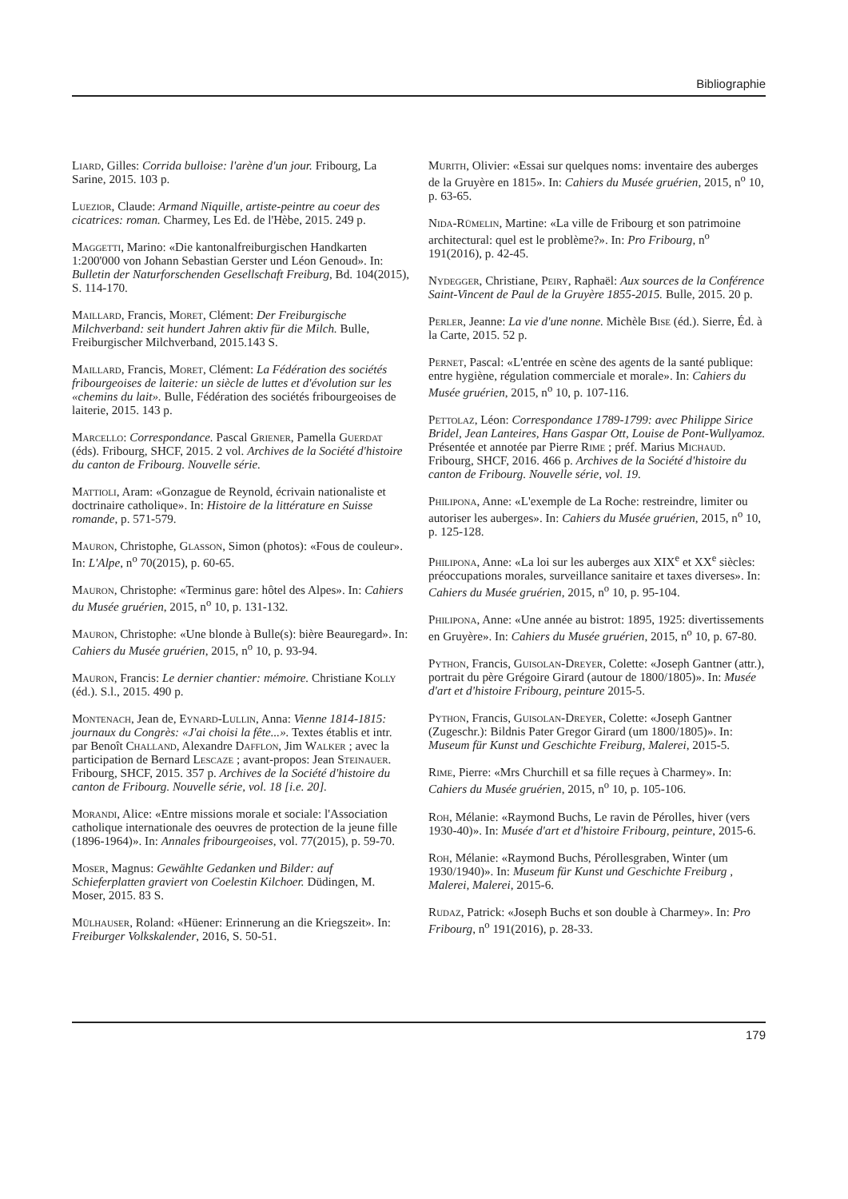Bibliographie
Liard, Gilles: Corrida bulloise: l'arène d'un jour. Fribourg, La Sarine, 2015. 103 p.
Luezior, Claude: Armand Niquille, artiste-peintre au coeur des cicatrices: roman. Charmey, Les Ed. de l'Hèbe, 2015. 249 p.
Maggetti, Marino: «Die kantonalfreiburgischen Handkarten 1:200'000 von Johann Sebastian Gerster und Léon Genoud». In: Bulletin der Naturforschenden Gesellschaft Freiburg, Bd. 104(2015), S. 114-170.
Maillard, Francis, Moret, Clément: Der Freiburgische Milchverband: seit hundert Jahren aktiv für die Milch. Bulle, Freiburgischer Milchverband, 2015.143 S.
Maillard, Francis, Moret, Clément: La Fédération des sociétés fribourgeoises de laiterie: un siècle de luttes et d'évolution sur les «chemins du lait». Bulle, Fédération des sociétés fribourgeoises de laiterie, 2015. 143 p.
Marcello: Correspondance. Pascal Griener, Pamella Guerdat (éds). Fribourg, SHCF, 2015. 2 vol. Archives de la Société d'histoire du canton de Fribourg. Nouvelle série.
Mattioli, Aram: «Gonzague de Reynold, écrivain nationaliste et doctrinaire catholique». In: Histoire de la littérature en Suisse romande, p. 571-579.
Mauron, Christophe, Glasson, Simon (photos): «Fous de couleur». In: L'Alpe, n<sup>o</sup> 70(2015), p. 60-65.
Mauron, Christophe: «Terminus gare: hôtel des Alpes». In: Cahiers du Musée gruérien, 2015, n<sup>o</sup> 10, p. 131-132.
Mauron, Christophe: «Une blonde à Bulle(s): bière Beauregard». In: Cahiers du Musée gruérien, 2015, n<sup>o</sup> 10, p. 93-94.
Mauron, Francis: Le dernier chantier: mémoire. Christiane Kolly (éd.). S.l., 2015. 490 p.
Montenach, Jean de, Eynard-Lullin, Anna: Vienne 1814-1815: journaux du Congrès: «J'ai choisi la fête...». Textes établis et intr. par Benoît Challand, Alexandre Dafflon, Jim Walker ; avec la participation de Bernard Lescaze ; avant-propos: Jean Steinauer. Fribourg, SHCF, 2015. 357 p. Archives de la Société d'histoire du canton de Fribourg. Nouvelle série, vol. 18 [i.e. 20].
Morandi, Alice: «Entre missions morale et sociale: l'Association catholique internationale des oeuvres de protection de la jeune fille (1896-1964)». In: Annales fribourgeoises, vol. 77(2015), p. 59-70.
Moser, Magnus: Gewählte Gedanken und Bilder: auf Schieferplatten graviert von Coelestin Kilchoer. Düdingen, M. Moser, 2015. 83 S.
Mülhauser, Roland: «Hüener: Erinnerung an die Kriegszeit». In: Freiburger Volkskalender, 2016, S. 50-51.
Murith, Olivier: «Essai sur quelques noms: inventaire des auberges de la Gruyère en 1815». In: Cahiers du Musée gruérien, 2015, n<sup>o</sup> 10, p. 63-65.
Nida-Rümelin, Martine: «La ville de Fribourg et son patrimoine architectural: quel est le problème?». In: Pro Fribourg, n<sup>o</sup> 191(2016), p. 42-45.
Nydegger, Christiane, Peiry, Raphaël: Aux sources de la Conférence Saint-Vincent de Paul de la Gruyère 1855-2015. Bulle, 2015. 20 p.
Perler, Jeanne: La vie d'une nonne. Michèle Bise (éd.). Sierre, Éd. à la Carte, 2015. 52 p.
Pernet, Pascal: «L'entrée en scène des agents de la santé publique: entre hygiène, régulation commerciale et morale». In: Cahiers du Musée gruérien, 2015, n<sup>o</sup> 10, p. 107-116.
Pettolaz, Léon: Correspondance 1789-1799: avec Philippe Sirice Bridel, Jean Lanteires, Hans Gaspar Ott, Louise de Pont-Wullyamoz. Présentée et annotée par Pierre Rime ; préf. Marius Michaud. Fribourg, SHCF, 2016. 466 p. Archives de la Société d'histoire du canton de Fribourg. Nouvelle série, vol. 19.
Philipona, Anne: «L'exemple de La Roche: restreindre, limiter ou autoriser les auberges». In: Cahiers du Musée gruérien, 2015, n<sup>o</sup> 10, p. 125-128.
Philipona, Anne: «La loi sur les auberges aux XIX<sup>e</sup> et XX<sup>e</sup> siècles: préoccupations morales, surveillance sanitaire et taxes diverses». In: Cahiers du Musée gruérien, 2015, n<sup>o</sup> 10, p. 95-104.
Philipona, Anne: «Une année au bistrot: 1895, 1925: divertissements en Gruyère». In: Cahiers du Musée gruérien, 2015, n<sup>o</sup> 10, p. 67-80.
Python, Francis, Guisolan-Dreyer, Colette: «Joseph Gantner (attr.), portrait du père Grégoire Girard (autour de 1800/1805)». In: Musée d'art et d'histoire Fribourg, peinture 2015-5.
Python, Francis, Guisolan-Dreyer, Colette: «Joseph Gantner (Zugeschr.): Bildnis Pater Gregor Girard (um 1800/1805)». In: Museum für Kunst und Geschichte Freiburg, Malerei, 2015-5.
Rime, Pierre: «Mrs Churchill et sa fille reçues à Charmey». In: Cahiers du Musée gruérien, 2015, n<sup>o</sup> 10, p. 105-106.
Roh, Mélanie: «Raymond Buchs, Le ravin de Pérolles, hiver (vers 1930-40)». In: Musée d'art et d'histoire Fribourg, peinture, 2015-6.
Roh, Mélanie: «Raymond Buchs, Pérollesgraben, Winter (um 1930/1940)». In: Museum für Kunst und Geschichte Freiburg , Malerei, Malerei, 2015-6.
Rudaz, Patrick: «Joseph Buchs et son double à Charmey». In: Pro Fribourg, n<sup>o</sup> 191(2016), p. 28-33.
179